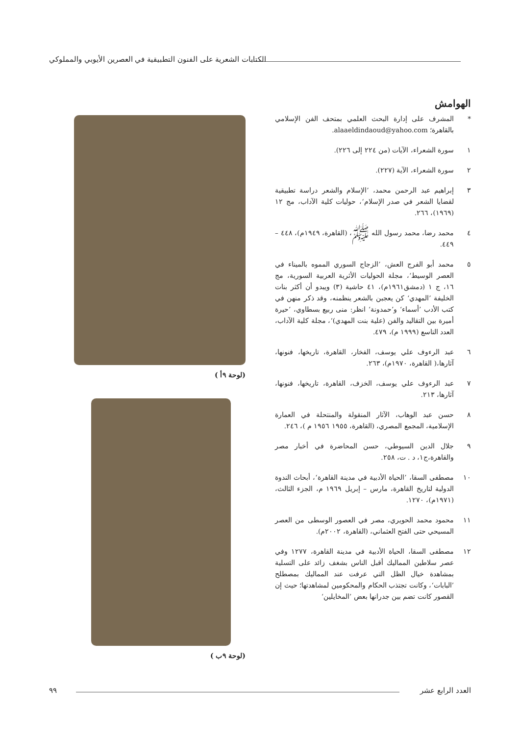الكتابات الشعرية على الفنون التطبيقية في العصرين الأيوبي والمملوكي
الهوامش
* المشرف على إدارة البحث العلمي بمتحف الفن الإسلامي بالقاهرة؛ alaaeldindaoud@yahoo.com.
١ سورة الشعراء، الآيات (من ٢٢٤ إلى ٢٢٦).
٢ سورة الشعراء، الآية (٢٢٧).
٣ إبراهيم عبد الرحمن محمد، ’الإسلام والشعر دراسة تطبيقية لقضايا الشعر في صدر الإسلام‘، حوليات كلية الآداب، مج ١٢ (١٩٦٩)، ٢٦٦.
٤ محمد رضا، محمد رسول الله ﷺ، (القاهرة، ١٩٤٩م)، ٤٤٨ – ٤٤٩.
٥ محمد أبو الفرج العش، ’الزجاج السوري المموه بالميناء في العصر الوسيط‘، مجلة الحوليات الأثرية العربية السورية، مج ١٦، ج ١ (دمشق١٩٦١م)، ٤١ حاشية (٣) ويبدو أن أكثر بنات الخليفة ’المهدي‘ كن يعجبن بالشعر ينظمنه، وقد ذكر منهن في كتب الأدب ’أسماء‘ و’حمدونة‘ انظر: منى ربيع بسطاوي، ’حيرة أميرة بين التقاليد والفن (علية بنت المهدي)‘، مجلة كلية الآداب، العدد التاسع (١٩٩٩ م)، ٤٧٩.
٦ عبد الرءوف علي يوسف، الفخار، القاهرة، تاريخها، فنونها، آثارها،( القاهرة، ١٩٧٠م)، ٢٦٣.
٧ عبد الرءوف علي يوسف، الخزف، القاهرة، تاريخها، فنونها، آثارها، ٢١٣.
٨ حسن عبد الوهاب، الآثار المنقولة والمنتحلة في العمارة الإسلامية، المجمع المصري، (القاهرة، ١٩٥٥ ١٩٥٦ م )، ٢٤٦.
٩ جلال الدين السيوطي، حسن المحاضرة في أخبار مصر والقاهرة،ج١، د . ت، ٢٥٨.
١٠ مصطفى السقا، ’الحياة الأدبية في مدينة القاهرة‘، أبحاث الندوة الدولية لتاريخ القاهرة، مارس – إبريل ١٩٦٩ م، الجزء الثالث، (١٩٧١م)، ١٢٧٠.
١١ محمود محمد الحويري، مصر في العصور الوسطى من العصر المسيحي حتى الفتح العثماني، (القاهرة، ٢٠٠٢م).
١٢ مصطفى السقا، الحياة الأدبية في مدينة القاهرة، ١٢٧٧ وفي عصر سلاطين المماليك أقبل الناس بشغف زائد على التسلية بمشاهدة خيال الظل التي عرفت عند المماليك بمصطلح ’البابات‘، وكانت تجتذب الحكام والمحكومين لمشاهدتها؛ حيث إن القصور كانت تضم بين جدرانها بعض ’المخايلين‘
(لوحة ٩أ )
(لوحة ٩ب )
العدد الرابع عشر ٩٩